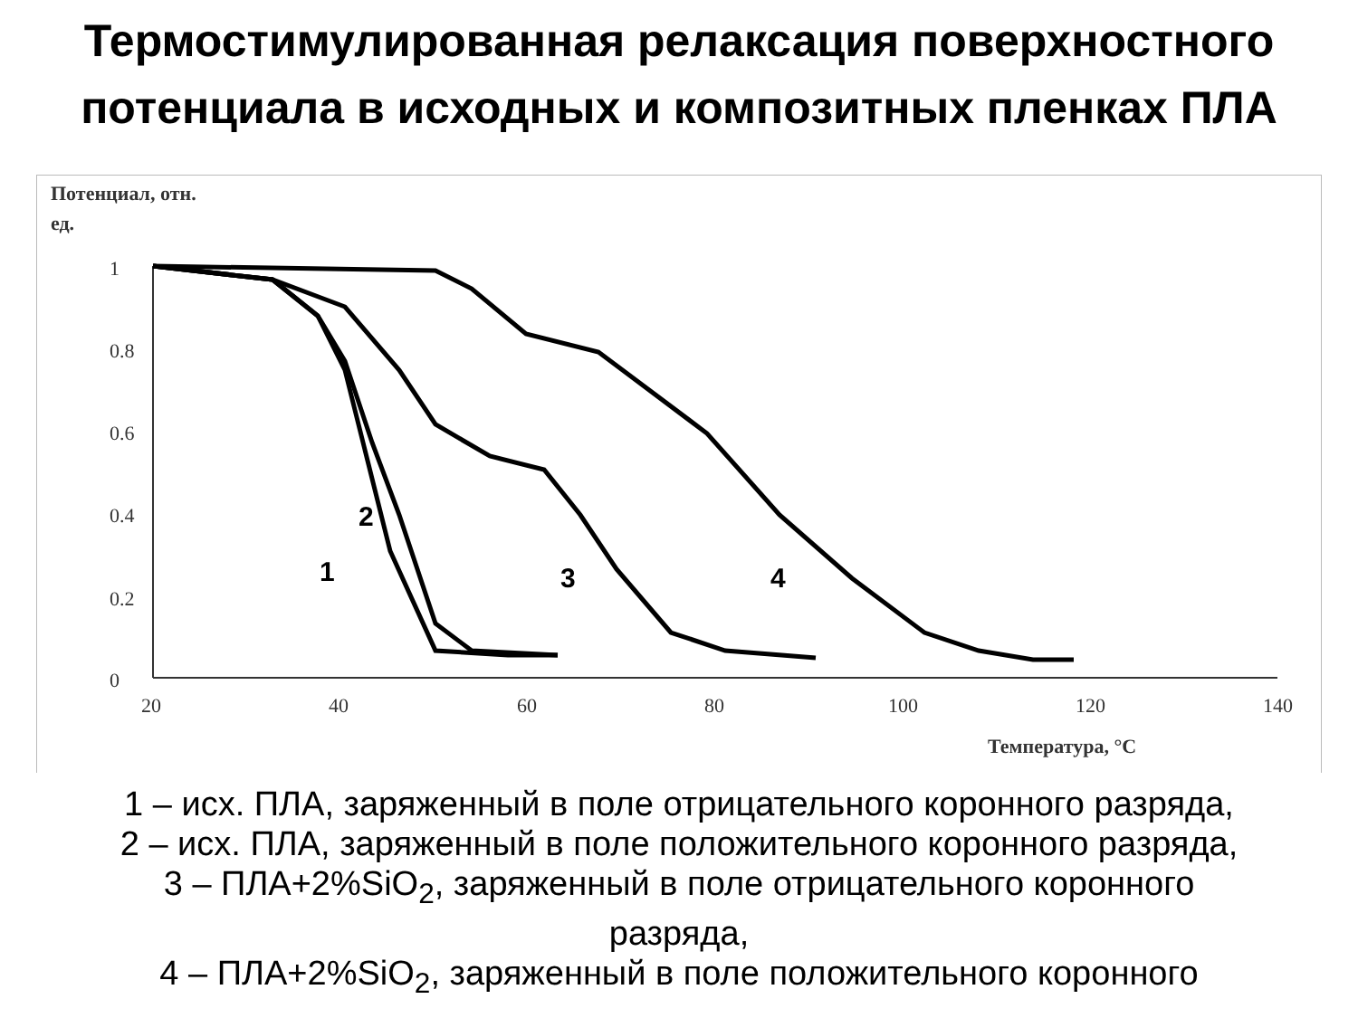Термостимулированная релаксация поверхностного потенциала в исходных и композитных пленках ПЛА
Потенциал, отн.
ед.
1
0.8
0.6
0.4
0.2
0
20
40
60
80
100
120
140
Температура, °С
1
2
3
4
1 – исх. ПЛА, заряженный в поле отрицательного коронного разряда,
2 – исх. ПЛА, заряженный в поле положительного коронного разряда,
3 – ПЛА+2%SiO<sub>2</sub>, заряженный в поле отрицательного коронного
разряда,
4 – ПЛА+2%SiO<sub>2</sub>, заряженный в поле положительного коронного